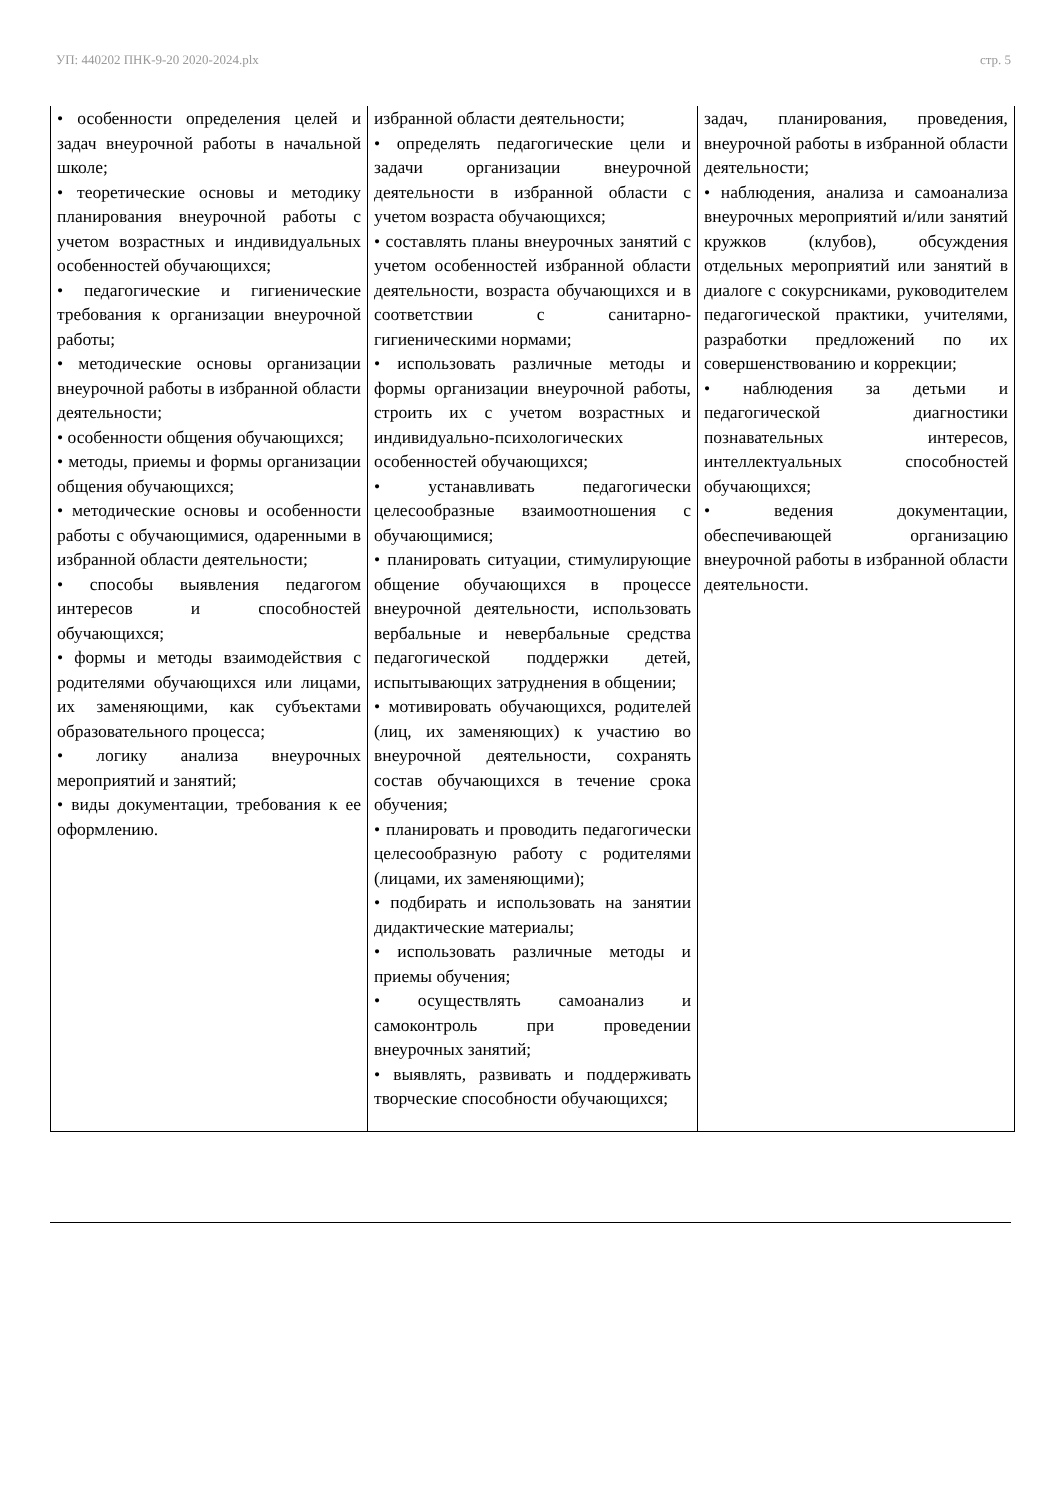УП: 440202 ПНК-9-20 2020-2024.plx стр. 5
| • особенности определения целей и задач внеурочной работы в начальной школе; • теоретические основы и методику планирования внеурочной работы с учетом возрастных и индивидуальных особенностей обучающихся; • педагогические и гигиенические требования к организации внеурочной работы; • методические основы организации внеурочной работы в избранной области деятельности; • особенности общения обучающихся; • методы, приемы и формы организации общения обучающихся; • методические основы и особенности работы с обучающимися, одаренными в избранной области деятельности; • способы выявления педагогом интересов и способностей обучающихся; • формы и методы взаимодействия с родителями обучающихся или лицами, их заменяющими, как субъектами образовательного процесса; • логику анализа внеурочных мероприятий и занятий; • виды документации, требования к ее оформлению. | избранной области деятельности; • определять педагогические цели и задачи организации внеурочной деятельности в избранной области с учетом возраста обучающихся; • составлять планы внеурочных занятий с учетом особенностей избранной области деятельности, возраста обучающихся и в соответствии с санитарно-гигиеническими нормами; • использовать различные методы и формы организации внеурочной работы, строить их с учетом возрастных и индивидуально-психологических особенностей обучающихся; • устанавливать педагогически целесообразные взаимоотношения с обучающимися; • планировать ситуации, стимулирующие общение обучающихся в процессе внеурочной деятельности, использовать вербальные и невербальные средства педагогической поддержки детей, испытывающих затруднения в общении; • мотивировать обучающихся, родителей (лиц, их заменяющих) к участию во внеурочной деятельности, сохранять состав обучающихся в течение срока обучения; • планировать и проводить педагогически целесообразную работу с родителями (лицами, их заменяющими); • подбирать и использовать на занятии дидактические материалы; • использовать различные методы и приемы обучения; • осуществлять самоанализ и самоконтроль при проведении внеурочных занятий; • выявлять, развивать и поддерживать творческие способности обучающихся; | задач, планирования, проведения, внеурочной работы в избранной области деятельности; • наблюдения, анализа и самоанализа внеурочных мероприятий и/или занятий кружков (клубов), обсуждения отдельных мероприятий или занятий в диалоге с сокурсниками, руководителем педагогической практики, учителями, разработки предложений по их совершенствованию и коррекции; • наблюдения за детьми и педагогической диагностики познавательных интересов, интеллектуальных способностей обучающихся; • ведения документации, обеспечивающей организацию внеурочной работы в избранной области деятельности. |